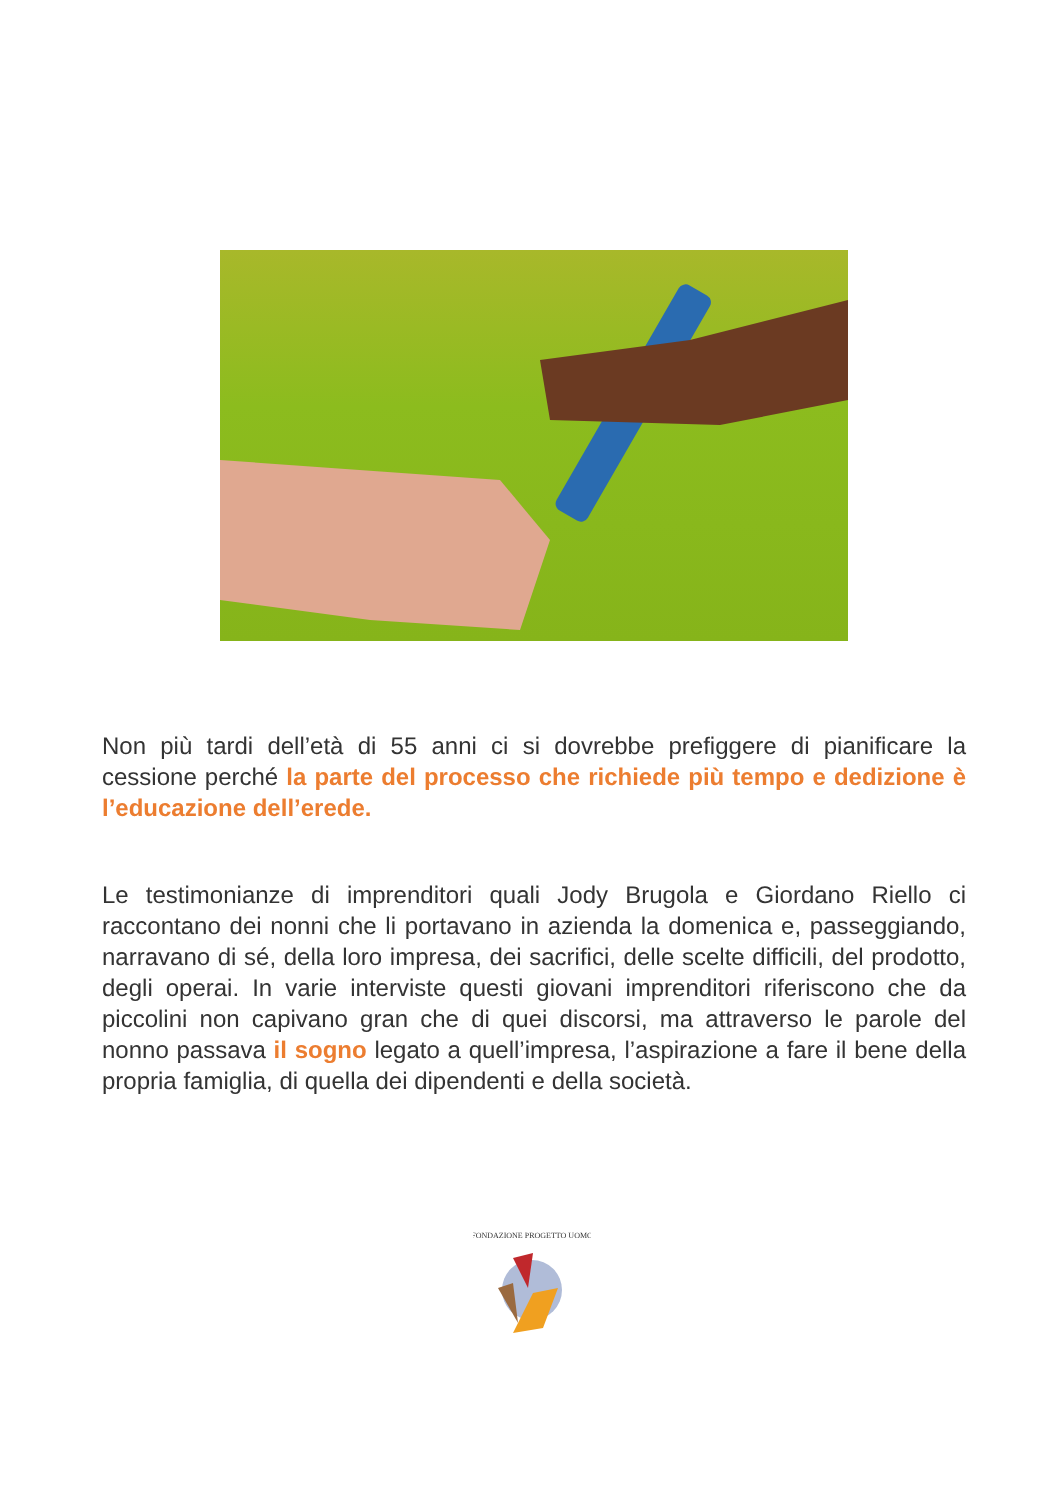Non più tardi dell’età di 55 anni ci si dovrebbe prefiggere di pianificare la cessione perché la parte del processo che richiede più tempo e dedizione è l’educazione dell’erede.
Le testimonianze di imprenditori quali Jody Brugola e Giordano Riello ci raccontano dei nonni che li portavano in azienda la domenica e, passeggiando, narravano di sé, della loro impresa, dei sacrifici, delle scelte difficili, del prodotto, degli operai. In varie interviste questi giovani imprenditori riferiscono che da piccolini non capivano gran che di quei discorsi, ma attraverso le parole del nonno passava il sogno legato a quell’impresa, l’aspirazione a fare il bene della propria famiglia, di quella dei dipendenti e della società.
FONDAZIONE PROGETTO UOMO